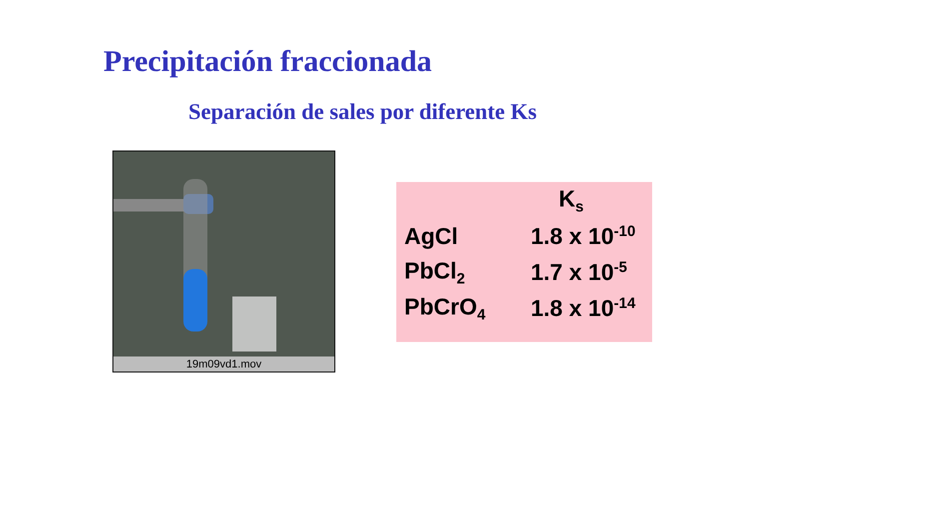Precipitación fraccionada
Separación de sales por diferente Ks
19m09vd1.mov
| | K<sub>s</sub> |
| --- | --- |
| AgCl | 1.8 x 10<sup>-10</sup> |
| PbCl<sub>2</sub> | 1.7 x 10<sup>-5</sup> |
| PbCrO<sub>4</sub> | 1.8 x 10<sup>-14</sup> |